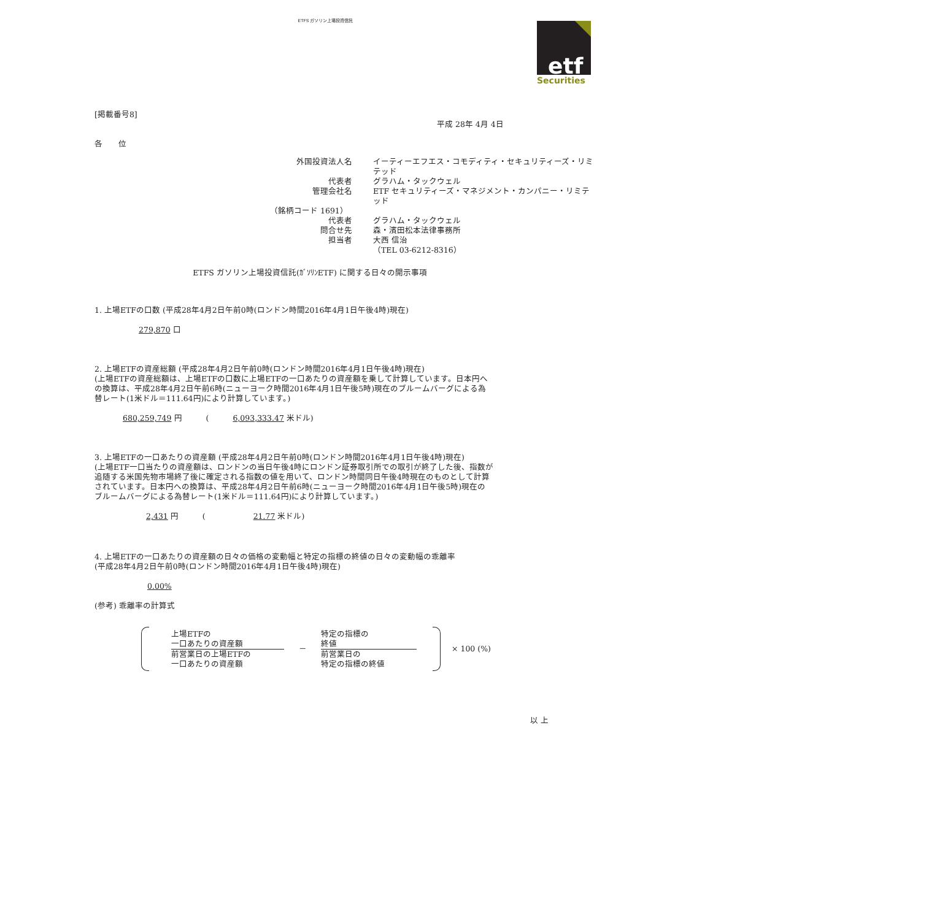ETFS ガソリン上場投資信託
etf
Securities
[掲載番号8]
平成 28年 4月 4日
各　　位
外国投資法人名
イーティーエフエス・コモディティ・セキュリティーズ・リミテッド
代表者
グラハム・タックウェル
管理会社名
ETF セキュリティーズ・マネジメント・カンパニー・リミテッド
（銘柄コード 1691）
代表者
グラハム・タックウェル
問合せ先
森・濱田松本法律事務所
担当者
大西 信治
（TEL 03-6212-8316）
ETFS ガソリン上場投資信託(ｶﾞｿﾘﾝETF) に関する日々の開示事項
1. 上場ETFの口数 (平成28年4月2日午前0時(ロンドン時間2016年4月1日午後4時)現在)
279,870 口
2. 上場ETFの資産総額 (平成28年4月2日午前0時(ロンドン時間2016年4月1日午後4時)現在)
(上場ETFの資産総額は、上場ETFの口数に上場ETFの一口あたりの資産額を乗して計算しています。日本円への換算は、平成28年4月2日午前6時(ニューヨーク時間2016年4月1日午後5時)現在のブルームバーグによる為替レート(1米ドル＝111.64円)により計算しています。)
680,259,749 円　　　(　　　6,093,333.47 米ドル)
3. 上場ETFの一口あたりの資産額 (平成28年4月2日午前0時(ロンドン時間2016年4月1日午後4時)現在)
(上場ETF一口当たりの資産額は、ロンドンの当日午後4時にロンドン証券取引所での取引が終了した後、指数が追随する米国先物市場終了後に確定される指数の値を用いて、ロンドン時間同日午後4時現在のものとして計算されています。日本円への換算は、平成28年4月2日午前6時(ニューヨーク時間2016年4月1日午後5時)現在のブルームバーグによる為替レート(1米ドル＝111.64円)により計算しています。)
2,431 円　　　(　　　　　　21.77 米ドル)
4. 上場ETFの一口あたりの資産額の日々の価格の変動幅と特定の指標の終値の日々の変動幅の乖離率
(平成28年4月2日午前0時(ロンドン時間2016年4月1日午後4時)現在)
0.00%
(参考) 乖離率の計算式
上場ETFの
一口あたりの資産額
前営業日の上場ETFの
一口あたりの資産額
－
特定の指標の
終値
前営業日の
特定の指標の終値
× 100 (%)
以 上